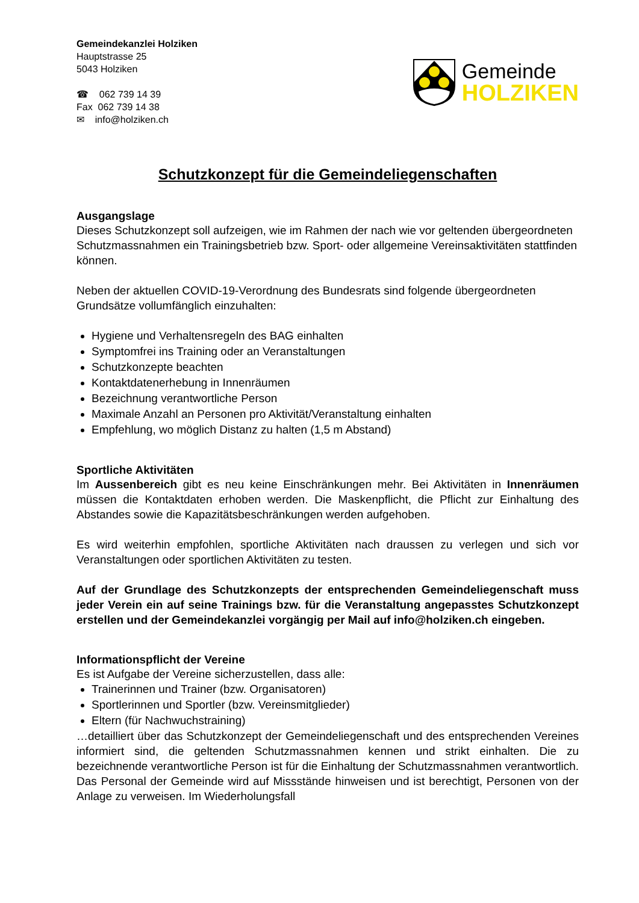Gemeindekanzlei Holziken
Hauptstrasse 25
5043 Holziken
☎ 062 739 14 39
Fax 062 739 14 38
✉ info@holziken.ch
Gemeinde
HOLZIKEN
Schutzkonzept für die Gemeindeliegenschaften
Ausgangslage
Dieses Schutzkonzept soll aufzeigen, wie im Rahmen der nach wie vor geltenden übergeordneten Schutzmassnahmen ein Trainingsbetrieb bzw. Sport- oder allgemeine Vereinsaktivitäten stattfinden können.
Neben der aktuellen COVID-19-Verordnung des Bundesrats sind folgende übergeordneten Grundsätze vollumfänglich einzuhalten:
Hygiene und Verhaltensregeln des BAG einhalten
Symptomfrei ins Training oder an Veranstaltungen
Schutzkonzepte beachten
Kontaktdatenerhebung in Innenräumen
Bezeichnung verantwortliche Person
Maximale Anzahl an Personen pro Aktivität/Veranstaltung einhalten
Empfehlung, wo möglich Distanz zu halten (1,5 m Abstand)
Sportliche Aktivitäten
Im Aussenbereich gibt es neu keine Einschränkungen mehr. Bei Aktivitäten in Innenräumen müssen die Kontaktdaten erhoben werden. Die Maskenpflicht, die Pflicht zur Einhaltung des Abstandes sowie die Kapazitätsbeschränkungen werden aufgehoben.
Es wird weiterhin empfohlen, sportliche Aktivitäten nach draussen zu verlegen und sich vor Veranstaltungen oder sportlichen Aktivitäten zu testen.
Auf der Grundlage des Schutzkonzepts der entsprechenden Gemeindeliegenschaft muss jeder Verein ein auf seine Trainings bzw. für die Veranstaltung angepasstes Schutzkonzept erstellen und der Gemeindekanzlei vorgängig per Mail auf info@holziken.ch eingeben.
Informationspflicht der Vereine
Es ist Aufgabe der Vereine sicherzustellen, dass alle:
Trainerinnen und Trainer (bzw. Organisatoren)
Sportlerinnen und Sportler (bzw. Vereinsmitglieder)
Eltern (für Nachwuchstraining)
…detailliert über das Schutzkonzept der Gemeindeliegenschaft und des entsprechenden Vereines informiert sind, die geltenden Schutzmassnahmen kennen und strikt einhalten. Die zu bezeichnende verantwortliche Person ist für die Einhaltung der Schutzmassnahmen verantwortlich. Das Personal der Gemeinde wird auf Missstände hinweisen und ist berechtigt, Personen von der Anlage zu verweisen. Im Wiederholungsfall